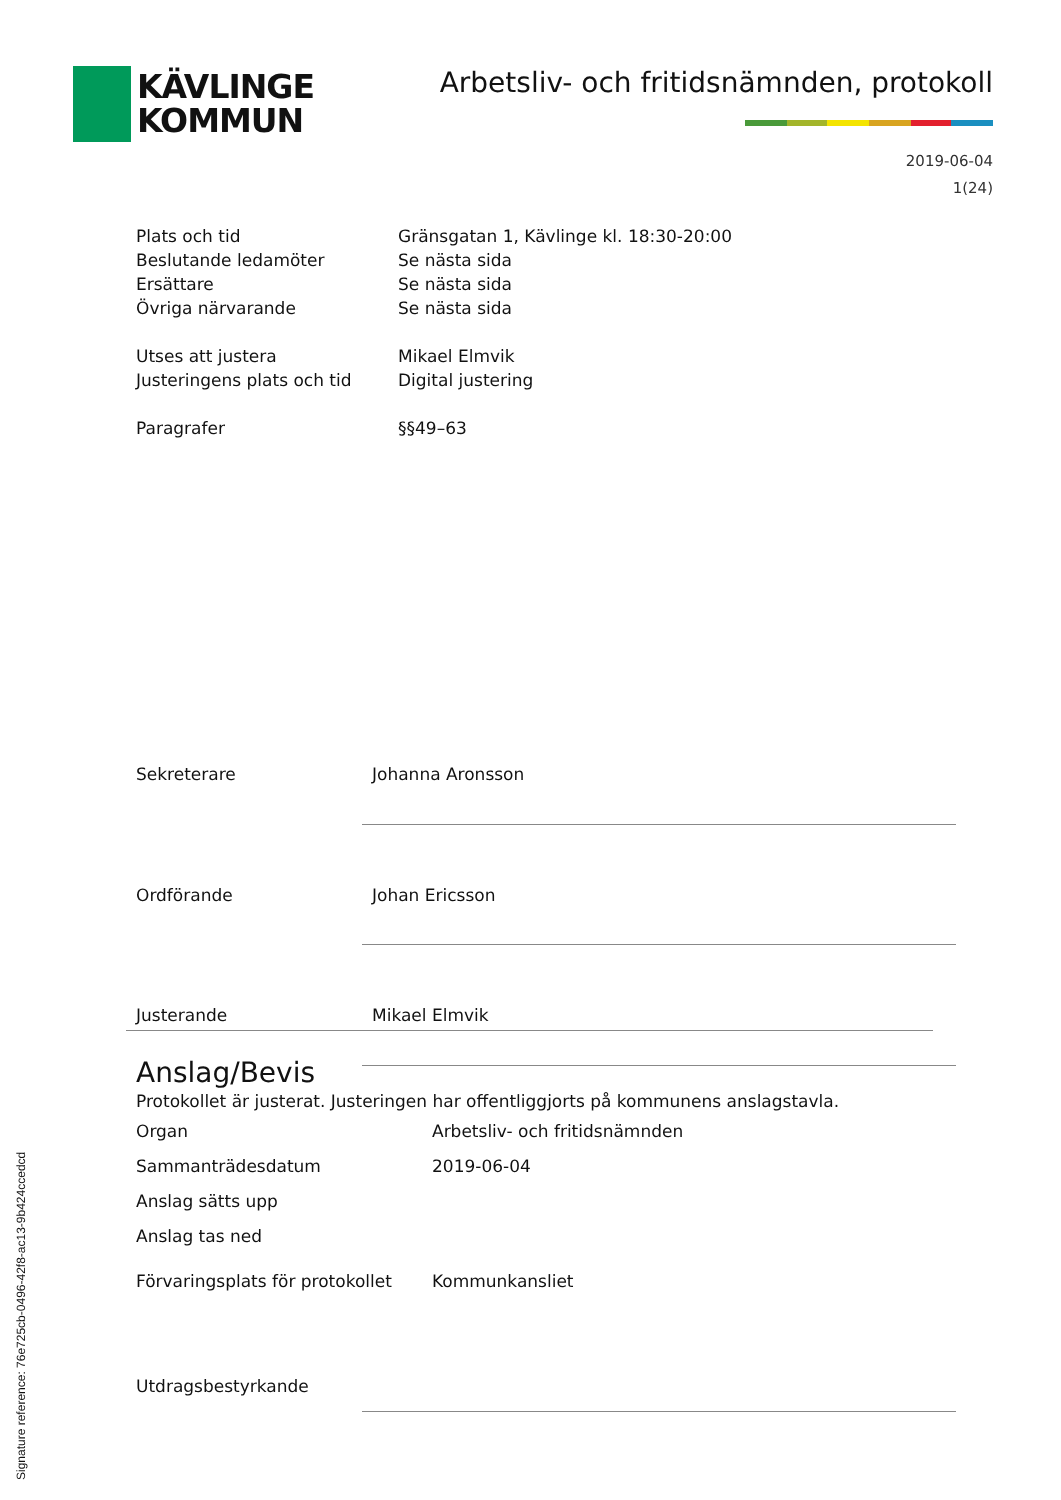KÄVLINGE
KOMMUN
Arbetsliv- och fritidsnämnden, protokoll
2019-06-04
1(24)
| Plats och tid | Gränsgatan 1, Kävlinge kl. 18:30-20:00 |
| Beslutande ledamöter | Se nästa sida |
| Ersättare | Se nästa sida |
| Övriga närvarande | Se nästa sida |
| Utses att justera | Mikael Elmvik |
| Justeringens plats och tid | Digital justering |
| Paragrafer | §§49–63 |
| Sekreterare | Johanna Aronsson |
| Ordförande | Johan Ericsson |
| Justerande | Mikael Elmvik |
Anslag/Bevis
Protokollet är justerat. Justeringen har offentliggjorts på kommunens anslagstavla.
| Organ | Arbetsliv- och fritidsnämnden |
| Sammanträdesdatum | 2019-06-04 |
| Anslag sätts upp | |
| Anslag tas ned | |
| Förvaringsplats för protokollet | Kommunkansliet |
| Utdragsbestyrkande | |
Signature reference: 76e725cb-0496-42f8-ac13-9b424ccedcd